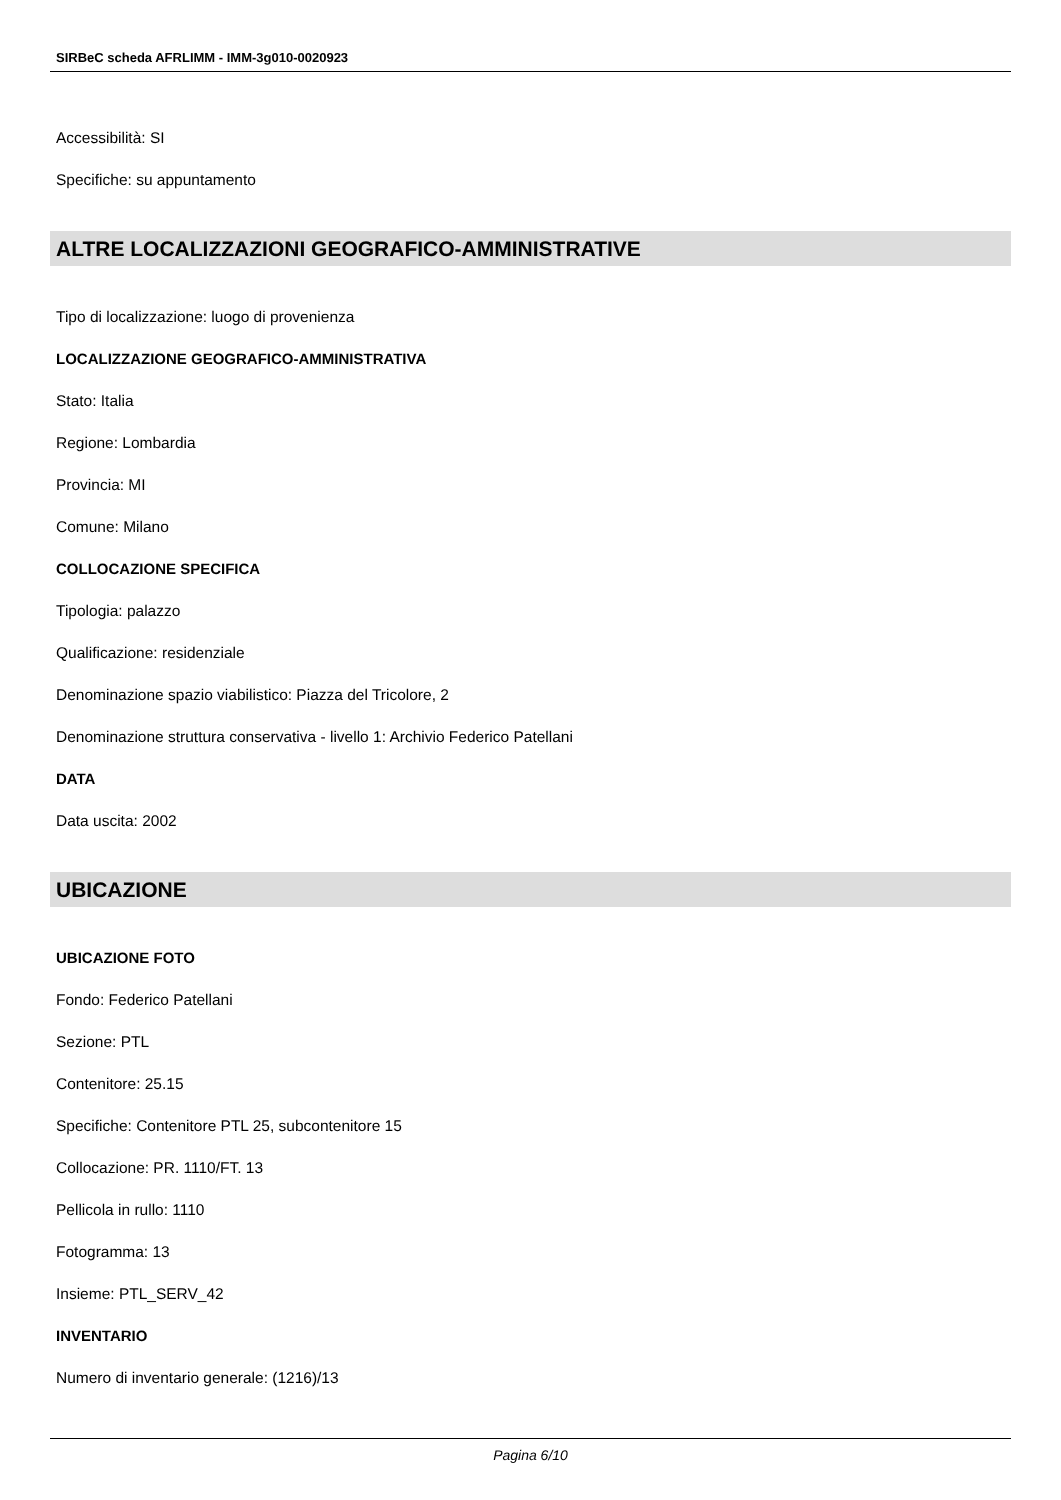SIRBeC scheda AFRLIMM - IMM-3g010-0020923
Accessibilità: SI
Specifiche: su appuntamento
ALTRE LOCALIZZAZIONI GEOGRAFICO-AMMINISTRATIVE
Tipo di localizzazione: luogo di provenienza
LOCALIZZAZIONE GEOGRAFICO-AMMINISTRATIVA
Stato: Italia
Regione: Lombardia
Provincia: MI
Comune: Milano
COLLOCAZIONE SPECIFICA
Tipologia: palazzo
Qualificazione: residenziale
Denominazione spazio viabilistico: Piazza del Tricolore, 2
Denominazione struttura conservativa - livello 1: Archivio Federico Patellani
DATA
Data uscita: 2002
UBICAZIONE
UBICAZIONE FOTO
Fondo: Federico Patellani
Sezione: PTL
Contenitore: 25.15
Specifiche: Contenitore PTL 25, subcontenitore 15
Collocazione: PR. 1110/FT. 13
Pellicola in rullo: 1110
Fotogramma: 13
Insieme: PTL_SERV_42
INVENTARIO
Numero di inventario generale: (1216)/13
Pagina 6/10